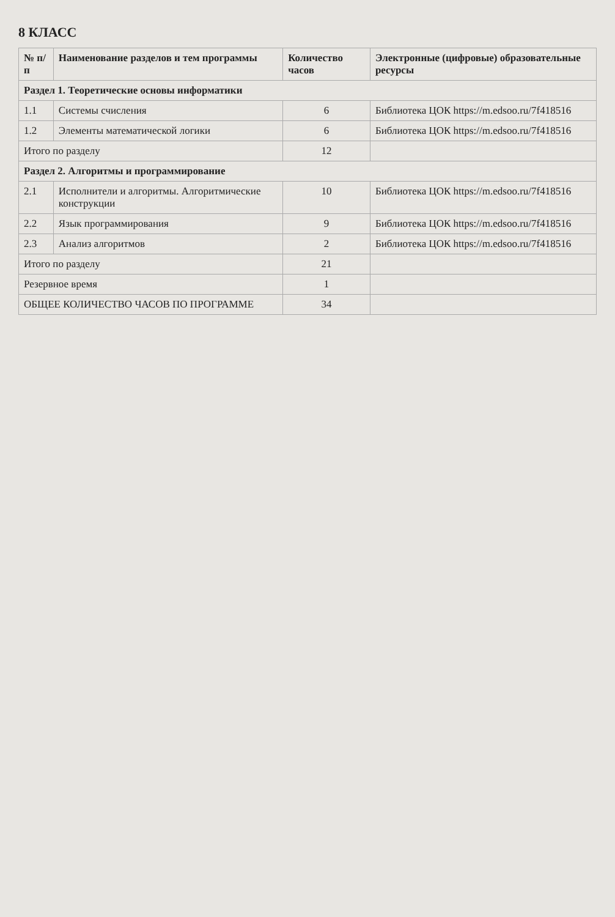8 КЛАСС
| № п/п | Наименование разделов и тем программы | Количество часов | Электронные (цифровые) образовательные ресурсы |
| --- | --- | --- | --- |
| Раздел 1. Теоретические основы информатики | | | |
| 1.1 | Системы счисления | 6 | Библиотека ЦОК https://m.edsoo.ru/7f418516 |
| 1.2 | Элементы математической логики | 6 | Библиотека ЦОК https://m.edsoo.ru/7f418516 |
| Итого по разделу | | 12 | |
| Раздел 2. Алгоритмы и программирование | | | |
| 2.1 | Исполнители и алгоритмы. Алгоритмические конструкции | 10 | Библиотека ЦОК https://m.edsoo.ru/7f418516 |
| 2.2 | Язык программирования | 9 | Библиотека ЦОК https://m.edsoo.ru/7f418516 |
| 2.3 | Анализ алгоритмов | 2 | Библиотека ЦОК https://m.edsoo.ru/7f418516 |
| Итого по разделу | | 21 | |
| Резервное время | | 1 | |
| ОБЩЕЕ КОЛИЧЕСТВО ЧАСОВ ПО ПРОГРАММЕ | | 34 | |